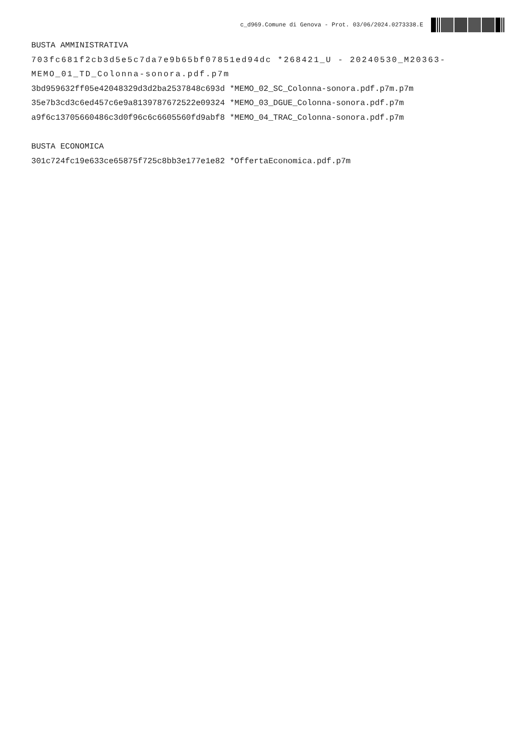c_d969.Comune di Genova - Prot. 03/06/2024.0273338.E
BUSTA AMMINISTRATIVA
703fc681f2cb3d5e5c7da7e9b65bf07851ed94dc *268421_U - 20240530_M20363-MEMO_01_TD_Colonna-sonora.pdf.p7m
3bd959632ff05e42048329d3d2ba2537848c693d *MEMO_02_SC_Colonna-sonora.pdf.p7m.p7m
35e7b3cd3c6ed457c6e9a8139787672522e09324 *MEMO_03_DGUE_Colonna-sonora.pdf.p7m
a9f6c13705660486c3d0f96c6c6605560fd9abf8 *MEMO_04_TRAC_Colonna-sonora.pdf.p7m
BUSTA ECONOMICA
301c724fc19e633ce65875f725c8bb3e177e1e82 *OffertaEconomica.pdf.p7m